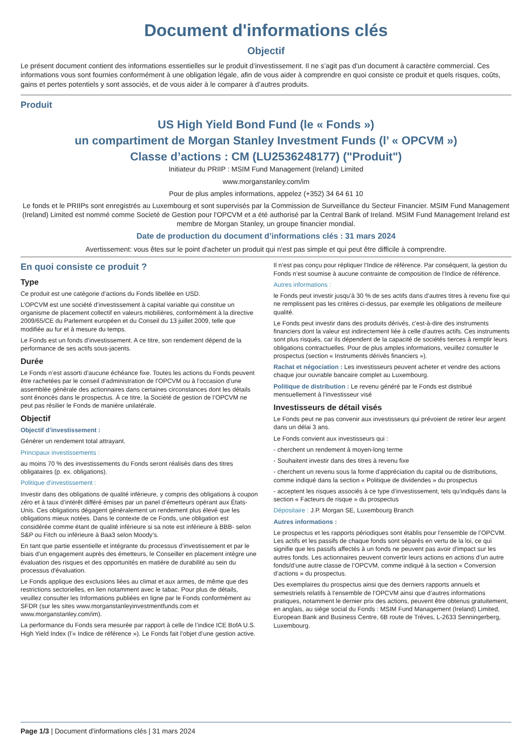Document d'informations clés
Objectif
Le présent document contient des informations essentielles sur le produit d’investissement. Il ne s’agit pas d’un document à caractère commercial. Ces informations vous sont fournies conformément à une obligation légale, afin de vous aider à comprendre en quoi consiste ce produit et quels risques, coûts, gains et pertes potentiels y sont associés, et de vous aider à le comparer à d’autres produits.
Produit
US High Yield Bond Fund (le « Fonds »)
un compartiment de Morgan Stanley Investment Funds (l’ « OPCVM »)
Classe d’actions : CM (LU2536248177) ("Produit")
Initiateur du PRIIP : MSIM Fund Management (Ireland) Limited
www.morganstanley.com/im
Pour de plus amples informations, appelez (+352) 34 64 61 10
Le fonds et le PRIIPs sont enregistrés au Luxembourg et sont supervisés par la Commission de Surveillance du Secteur Financier. MSIM Fund Management (Ireland) Limited est nommé comme Societé de Gestion pour l'OPCVM et a été authorisé par la Central Bank of Ireland. MSIM Fund Management Ireland est membre de Morgan Stanley, un groupe financier mondial.
Date de production du document d’informations clés : 31 mars 2024
Avertissement: vous êtes sur le point d'acheter un produit qui n'est pas simple et qui peut être difficile à comprendre.
En quoi consiste ce produit ?
Type
Ce produit est une catégorie d’actions du Fonds libellée en USD.
L’OPCVM est une société d’investissement à capital variable qui constitue un organisme de placement collectif en valeurs mobilières, conformément à la directive 2009/65/CE du Parlement européen et du Conseil du 13 juillet 2009, telle que modifiée au fur et à mesure du temps.
Le Fonds est un fonds d’investissement. A ce titre, son rendement dépend de la performance de ses actifs sous-jacents.
Durée
Le Fonds n’est assorti d’aucune échéance fixe. Toutes les actions du Fonds peuvent être rachetées par le conseil d’administration de l’OPCVM ou à l’occasion d’une assemblée générale des actionnaires dans certaines circonstances dont les détails sont énoncés dans le prospectus. À ce titre, la Société de gestion de l’OPCVM ne peut pas résilier le Fonds de manière unilatérale.
Objectif
Objectif d’investissement :
Générer un rendement total attrayant.
Principaux investissements :
au moins 70 % des investissements du Fonds seront réalisés dans des titres obligataires (p. ex. obligations).
Politique d’investissement :
Investir dans des obligations de qualité inférieure, y compris des obligations à coupon zéro et à taux d’intérêt différé émises par un panel d’émetteurs opérant aux États-Unis. Ces obligations dégagent généralement un rendement plus élevé que les obligations mieux notées. Dans le contexte de ce Fonds, une obligation est considérée comme étant de qualité inférieure si sa note est inférieure à BBB- selon S&P ou Fitch ou inférieure à Baa3 selon Moody’s.
En tant que partie essentielle et intégrante du processus d’investissement et par le biais d’un engagement auprès des émetteurs, le Conseiller en placement intègre une évaluation des risques et des opportunités en matière de durabilité au sein du processus d'évaluation.
Le Fonds applique des exclusions liées au climat et aux armes, de même que des restrictions sectorielles, en lien notamment avec le tabac. Pour plus de détails, veuillez consulter les Informations publiées en ligne par le Fonds conformément au SFDR (sur les sites www.morganstanleyinvestmentfunds.com et www.morganstanley.com/im).
La performance du Fonds sera mesurée par rapport à celle de l’indice ICE BofA U.S. High Yield Index (l’« Indice de référence »). Le Fonds fait l’objet d’une gestion active.
Il n’est pas conçu pour répliquer l’Indice de référence. Par conséquent, la gestion du Fonds n’est soumise à aucune contrainte de composition de l’Indice de référence.
Autres informations :
le Fonds peut investir jusqu’à 30 % de ses actifs dans d’autres titres à revenu fixe qui ne remplissent pas les critères ci-dessus, par exemple les obligations de meilleure qualité.
Le Fonds peut investir dans des produits dérivés, c'est-à-dire des instruments financiers dont la valeur est indirectement liée à celle d'autres actifs. Ces instruments sont plus risqués, car ils dépendent de la capacité de sociétés tierces à remplir leurs obligations contractuelles. Pour de plus amples informations, veuillez consulter le prospectus (section « Instruments dérivés financiers »).
Rachat et négociation : Les investisseurs peuvent acheter et vendre des actions chaque jour ouvrable bancaire complet au Luxembourg.
Politique de distribution : Le revenu généré par le Fonds est distribué mensuellement à l’investisseur visé
Investisseurs de détail visés
Le Fonds peut ne pas convenir aux investisseurs qui prévoient de retirer leur argent dans un délai 3 ans.
Le Fonds convient aux investisseurs qui :
- cherchent un rendement à moyen-long terme
- Souhaitent investir dans des titres à revenu fixe
- cherchent un revenu sous la forme d’appréciation du capital ou de distributions, comme indiqué dans la section « Politique de dividendes » du prospectus
- acceptent les risques associés à ce type d’investissement, tels qu’indiqués dans la section « Facteurs de risque » du prospectus
Dépositaire : J.P. Morgan SE, Luxembourg Branch
Autres informations :
Le prospectus et les rapports périodiques sont établis pour l’ensemble de l’OPCVM. Les actifs et les passifs de chaque fonds sont séparés en vertu de la loi, ce qui signifie que les passifs affectés à un fonds ne peuvent pas avoir d'impact sur les autres fonds. Les actionnaires peuvent convertir leurs actions en actions d’un autre fonds/d’une autre classe de l’OPCVM, comme indiqué à la section « Conversion d’actions » du prospectus.
Des exemplaires du prospectus ainsi que des derniers rapports annuels et semestriels relatifs à l’ensemble de l’OPCVM ainsi que d’autres informations pratiques, notamment le dernier prix des actions, peuvent être obtenus gratuitement, en anglais, au siège social du Fonds : MSIM Fund Management (Ireland) Limited, European Bank and Business Centre, 6B route de Trèves, L-2633 Senningerberg, Luxembourg.
Page 1/3 | Document d'informations clés | 31 mars 2024